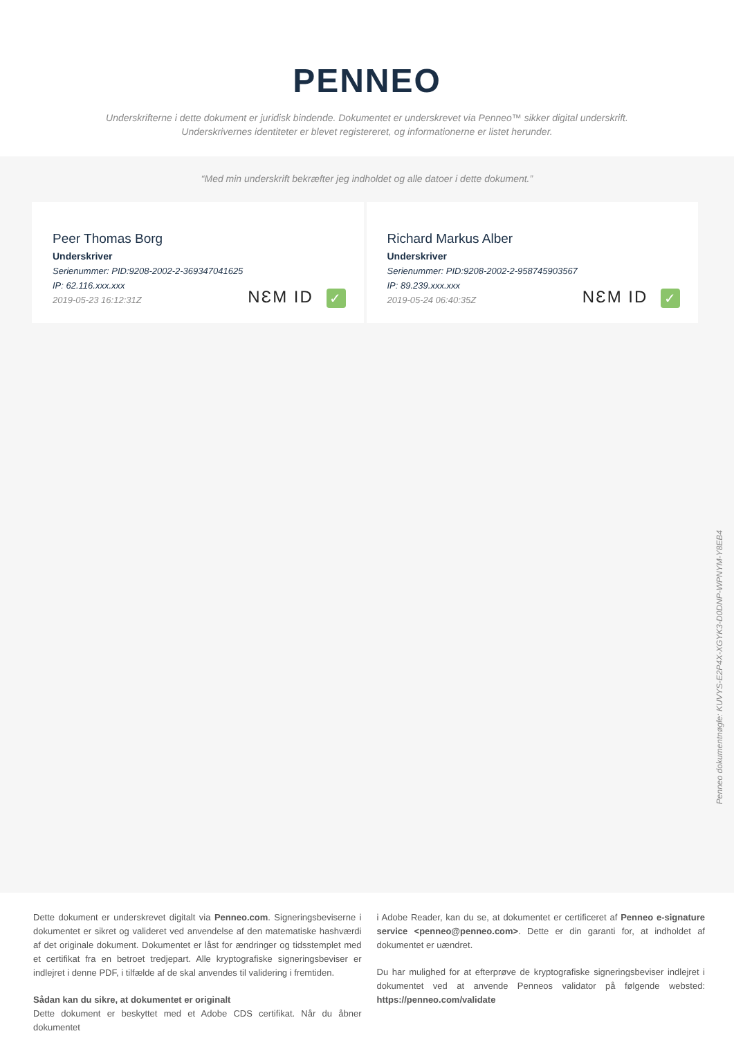PENNEO
Underskrifterne i dette dokument er juridisk bindende. Dokumentet er underskrevet via Penneo™ sikker digital underskrift.
Underskrivernes identiteter er blevet registereret, og informationerne er listet herunder.
“Med min underskrift bekræfter jeg indholdet og alle datoer i dette dokument.”
Peer Thomas Borg
Underskriver
Serienummer: PID:9208-2002-2-369347041625
IP: 62.116.xxx.xxx
2019-05-23 16:12:31Z
NƐM ID ✓
Richard Markus Alber
Underskriver
Serienummer: PID:9208-2002-2-958745903567
IP: 89.239.xxx.xxx
2019-05-24 06:40:35Z
NƐM ID ✓
Penneo dokumentnøgle: KUVYS-E2P4X-XGYK3-D0DNP-WPNYM-Y8EB4
Dette dokument er underskrevet digitalt via Penneo.com. Signeringsbeviserne i dokumentet er sikret og valideret ved anvendelse af den matematiske hashværdi af det originale dokument. Dokumentet er låst for ændringer og tidsstemplet med et certifikat fra en betroet tredjepart. Alle kryptografiske signeringsbeviser er indlejret i denne PDF, i tilfælde af de skal anvendes til validering i fremtiden.
Sådan kan du sikre, at dokumentet er originalt
Dette dokument er beskyttet med et Adobe CDS certifikat. Når du åbner dokumentet
i Adobe Reader, kan du se, at dokumentet er certificeret af Penneo e-signature service <penneo@penneo.com>. Dette er din garanti for, at indholdet af dokumentet er uændret.
Du har mulighed for at efterprøve de kryptografiske signeringsbeviser indlejret i dokumentet ved at anvende Penneos validator på følgende websted: https://penneo.com/validate